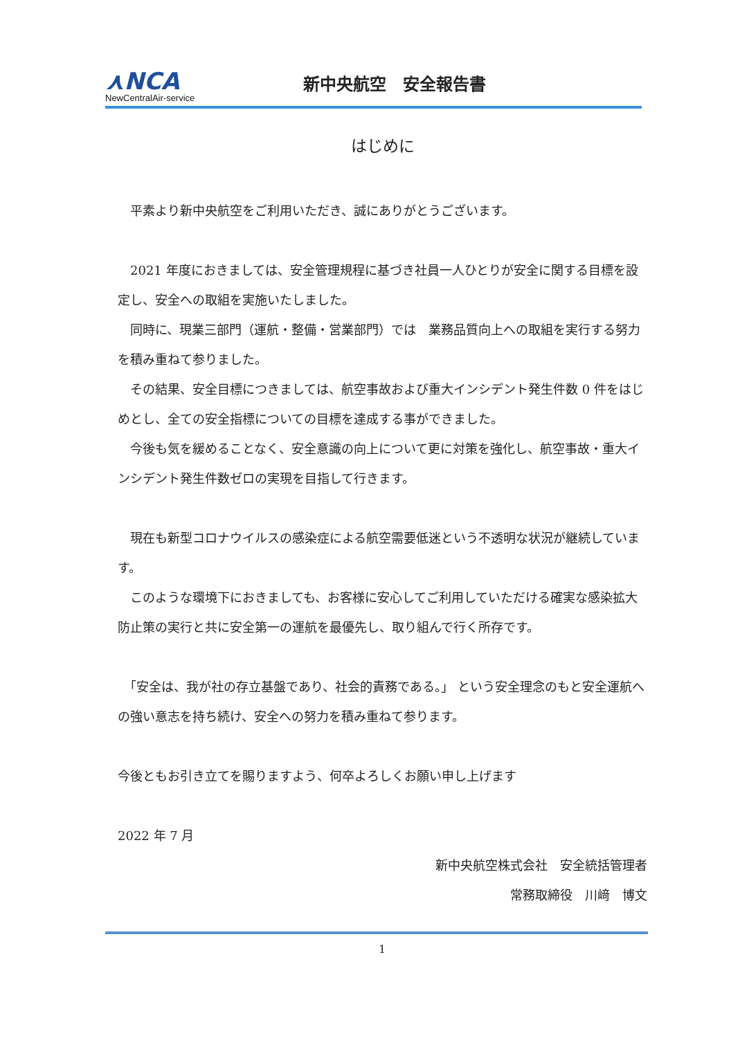⋏NCA
NewCentralAir-service
新中央航空　安全報告書
はじめに
　平素より新中央航空をご利用いただき、誠にありがとうございます。
　2021 年度におきましては、安全管理規程に基づき社員一人ひとりが安全に関する目標を設定し、安全への取組を実施いたしました。
　同時に、現業三部門（運航・整備・営業部門）では　業務品質向上への取組を実行する努力を積み重ねて参りました。
　その結果、安全目標につきましては、航空事故および重大インシデント発生件数 0 件をはじめとし、全ての安全指標についての目標を達成する事ができました。
　今後も気を緩めることなく、安全意識の向上について更に対策を強化し、航空事故・重大インシデント発生件数ゼロの実現を目指して行きます。
　現在も新型コロナウイルスの感染症による航空需要低迷という不透明な状況が継続しています。
　このような環境下におきましても、お客様に安心してご利用していただける確実な感染拡大防止策の実行と共に安全第一の運航を最優先し、取り組んで行く所存です。
　「安全は、我が社の存立基盤であり、社会的責務である。」 という安全理念のもと安全運航への強い意志を持ち続け、安全への努力を積み重ねて参ります。
今後ともお引き立てを賜りますよう、何卒よろしくお願い申し上げます
2022 年 7 月
新中央航空株式会社　安全統括管理者
常務取締役　川﨑　博文
1